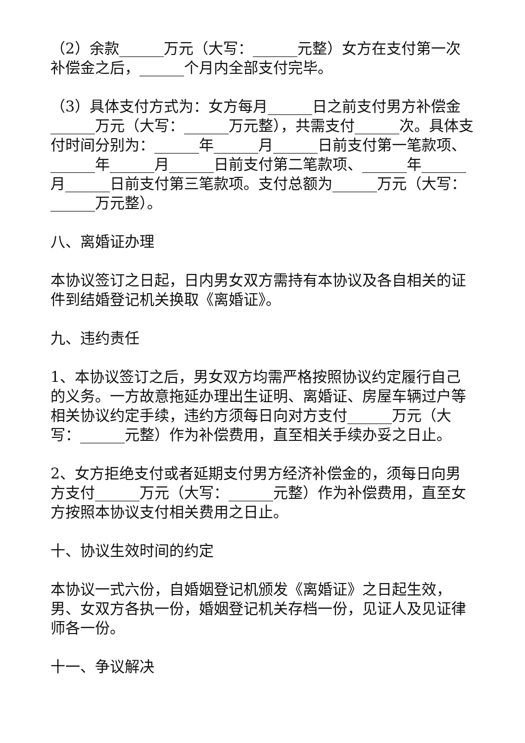（2）余款______万元（大写：______元整）女方在支付第一次补偿金之后，______个月内全部支付完毕。
（3）具体支付方式为：女方每月______日之前支付男方补偿金______万元（大写：______万元整），共需支付______次。具体支付时间分别为：______年______月______日前支付第一笔款项、______年______月______日前支付第二笔款项、______年______月______日前支付第三笔款项。支付总额为______万元（大写：______万元整）。
八、离婚证办理
本协议签订之日起，日内男女双方需持有本协议及各自相关的证件到结婚登记机关换取《离婚证》。
九、违约责任
1、本协议签订之后，男女双方均需严格按照协议约定履行自己的义务。一方故意拖延办理出生证明、离婚证、房屋车辆过户等相关协议约定手续，违约方须每日向对方支付______万元（大写：______元整）作为补偿费用，直至相关手续办妥之日止。
2、女方拒绝支付或者延期支付男方经济补偿金的，须每日向男方支付______万元（大写：______元整）作为补偿费用，直至女方按照本协议支付相关费用之日止。
十、协议生效时间的约定
本协议一式六份，自婚姻登记机颁发《离婚证》之日起生效，男、女双方各执一份，婚姻登记机关存档一份，见证人及见证律师各一份。
十一、争议解决